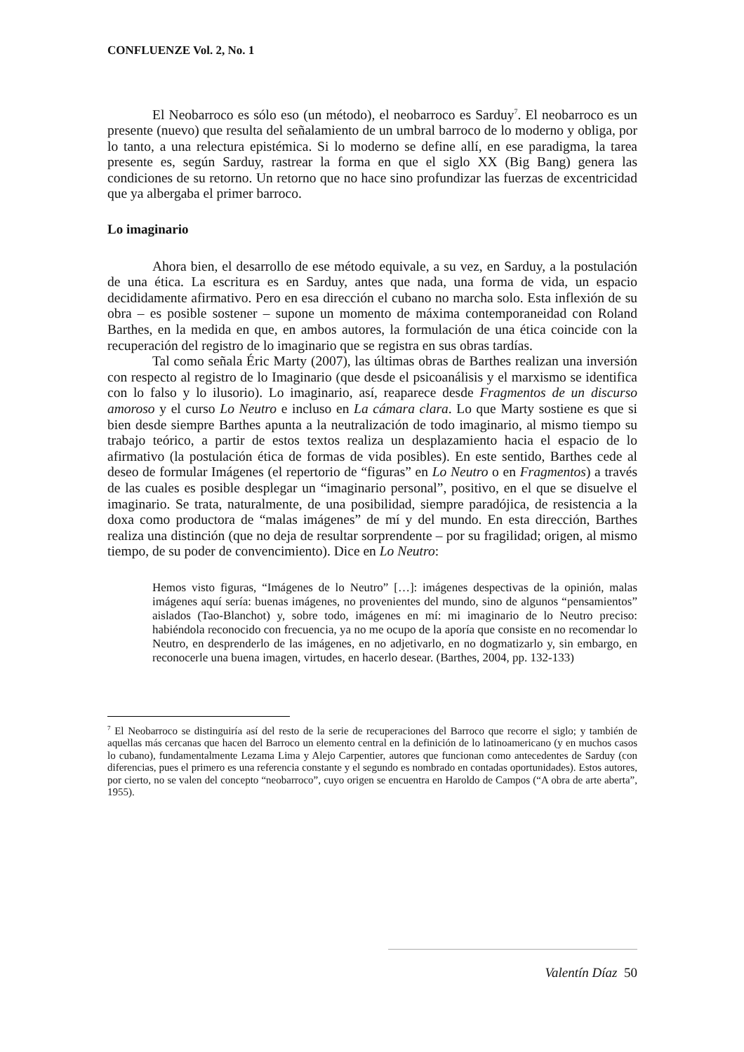CONFLUENZE Vol. 2, No. 1
El Neobarroco es sólo eso (un método), el neobarroco es Sarduy<sup>7</sup>. El neobarroco es un presente (nuevo) que resulta del señalamiento de un umbral barroco de lo moderno y obliga, por lo tanto, a una relectura epistémica. Si lo moderno se define allí, en ese paradigma, la tarea presente es, según Sarduy, rastrear la forma en que el siglo XX (Big Bang) genera las condiciones de su retorno. Un retorno que no hace sino profundizar las fuerzas de excentricidad que ya albergaba el primer barroco.
Lo imaginario
Ahora bien, el desarrollo de ese método equivale, a su vez, en Sarduy, a la postulación de una ética. La escritura es en Sarduy, antes que nada, una forma de vida, un espacio decididamente afirmativo. Pero en esa dirección el cubano no marcha solo. Esta inflexión de su obra – es posible sostener – supone un momento de máxima contemporaneidad con Roland Barthes, en la medida en que, en ambos autores, la formulación de una ética coincide con la recuperación del registro de lo imaginario que se registra en sus obras tardías.
Tal como señala Éric Marty (2007), las últimas obras de Barthes realizan una inversión con respecto al registro de lo Imaginario (que desde el psicoanálisis y el marxismo se identifica con lo falso y lo ilusorio). Lo imaginario, así, reaparece desde Fragmentos de un discurso amoroso y el curso Lo Neutro e incluso en La cámara clara. Lo que Marty sostiene es que si bien desde siempre Barthes apunta a la neutralización de todo imaginario, al mismo tiempo su trabajo teórico, a partir de estos textos realiza un desplazamiento hacia el espacio de lo afirmativo (la postulación ética de formas de vida posibles). En este sentido, Barthes cede al deseo de formular Imágenes (el repertorio de “figuras” en Lo Neutro o en Fragmentos) a través de las cuales es posible desplegar un “imaginario personal”, positivo, en el que se disuelve el imaginario. Se trata, naturalmente, de una posibilidad, siempre paradójica, de resistencia a la doxa como productora de “malas imágenes” de mí y del mundo. En esta dirección, Barthes realiza una distinción (que no deja de resultar sorprendente – por su fragilidad; origen, al mismo tiempo, de su poder de convencimiento). Dice en Lo Neutro:
Hemos visto figuras, “Imágenes de lo Neutro” […]: imágenes despectivas de la opinión, malas imágenes aquí sería: buenas imágenes, no provenientes del mundo, sino de algunos “pensamientos” aislados (Tao-Blanchot) y, sobre todo, imágenes en mí: mi imaginario de lo Neutro preciso: habiéndola reconocido con frecuencia, ya no me ocupo de la aporía que consiste en no recomendar lo Neutro, en desprenderlo de las imágenes, en no adjetivarlo, en no dogmatizarlo y, sin embargo, en reconocerle una buena imagen, virtudes, en hacerlo desear. (Barthes, 2004, pp. 132-133)
<sup>7</sup> El Neobarroco se distinguiría así del resto de la serie de recuperaciones del Barroco que recorre el siglo; y también de aquellas más cercanas que hacen del Barroco un elemento central en la definición de lo latinoamericano (y en muchos casos lo cubano), fundamentalmente Lezama Lima y Alejo Carpentier, autores que funcionan como antecedentes de Sarduy (con diferencias, pues el primero es una referencia constante y el segundo es nombrado en contadas oportunidades). Estos autores, por cierto, no se valen del concepto “neobarroco”, cuyo origen se encuentra en Haroldo de Campos (“A obra de arte aberta”, 1955).
Valentín Díaz 50